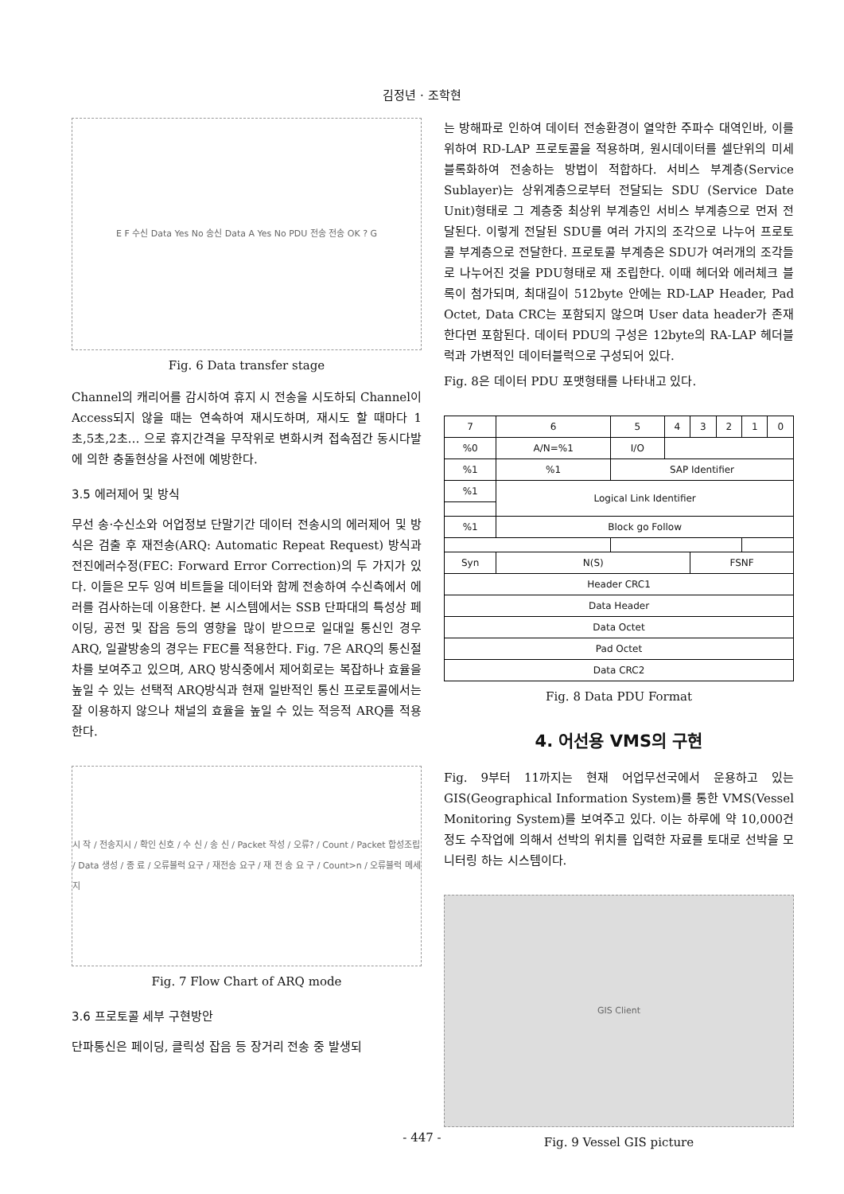김정년 · 조학현
E F 수신 Data Yes No 송신 Data A Yes No PDU 전송 전송 OK ? G
Fig. 6 Data transfer stage
Channel의 캐리어를 감시하여 휴지 시 전송을 시도하되 Channel이 Access되지 않을 때는 연속하여 재시도하며, 재시도 할 때마다 1초,5초,2초… 으로 휴지간격을 무작위로 변화시켜 접속점간 동시다발에 의한 충돌현상을 사전에 예방한다.
3.5 에러제어 및 방식
무선 송·수신소와 어업정보 단말기간 데이터 전송시의 에러제어 및 방식은 검출 후 재전송(ARQ: Automatic Repeat Request) 방식과 전진에러수정(FEC: Forward Error Correction)의 두 가지가 있다. 이들은 모두 잉여 비트들을 데이터와 함께 전송하여 수신측에서 에러를 검사하는데 이용한다. 본 시스템에서는 SSB 단파대의 특성상 페이딩, 공전 및 잡음 등의 영향을 많이 받으므로 일대일 통신인 경우 ARQ, 일괄방송의 경우는 FEC를 적용한다. Fig. 7은 ARQ의 통신절차를 보여주고 있으며, ARQ 방식중에서 제어회로는 복잡하나 효율을 높일 수 있는 선택적 ARQ방식과 현재 일반적인 통신 프로토콜에서는 잘 이용하지 않으나 채널의 효율을 높일 수 있는 적응적 ARQ를 적용한다.
시 작 / 전송지시 / 확인 신호 / 수 신 / 송 신 / Packet 작성 / 오류? / Count / Packet 합성조립 / Data 생성 / 종 료 / 오류블럭 요구 / 재전송 요구 / 재 전 송 요 구 / Count>n / 오류블럭 메세지
Fig. 7 Flow Chart of ARQ mode
3.6 프로토콜 세부 구현방안
단파통신은 페이딩, 클릭성 잡음 등 장거리 전송 중 발생되
는 방해파로 인하여 데이터 전송환경이 열악한 주파수 대역인바, 이를 위하여 RD-LAP 프로토콜을 적용하며, 원시데이터를 셀단위의 미세블록화하여 전송하는 방법이 적합하다. 서비스 부계층(Service Sublayer)는 상위계층으로부터 전달되는 SDU (Service Date Unit)형태로 그 계층중 최상위 부계층인 서비스 부계층으로 먼저 전달된다. 이렇게 전달된 SDU를 여러 가지의 조각으로 나누어 프로토콜 부계층으로 전달한다. 프로토콜 부계층은 SDU가 여러개의 조각들로 나누어진 것을 PDU형태로 재 조립한다. 이때 헤더와 에러체크 블록이 첨가되며, 최대길이 512byte 안에는 RD-LAP Header, Pad Octet, Data CRC는 포함되지 않으며 User data header가 존재한다면 포함된다. 데이터 PDU의 구성은 12byte의 RA-LAP 헤더블럭과 가변적인 데이터블럭으로 구성되어 있다.
Fig. 8은 데이터 PDU 포맷형태를 나타내고 있다.
| 7 | 6 | 5 | 4 | 3 | 2 | 1 | 0 |
| %0 | A/N=%1 | I/O | | | | | |
| %1 | %1 | SAP Identifier | | | | | |
| %1 | Logical Link Identifier | | | | | | |
| %1 | Block go Follow | | | | | | |
| Syn | N(S) | | | FSNF | | | |
| Header CRC1 | | | | | | | |
| Data Header | | | | | | | |
| Data Octet | | | | | | | |
| Pad Octet | | | | | | | |
| Data CRC2 | | | | | | | |
Fig. 8 Data PDU Format
4. 어선용 VMS의 구현
Fig. 9부터 11까지는 현재 어업무선국에서 운용하고 있는 GIS(Geographical Information System)를 통한 VMS(Vessel Monitoring System)를 보여주고 있다. 이는 하루에 약 10,000건 정도 수작업에 의해서 선박의 위치를 입력한 자료를 토대로 선박을 모니터링 하는 시스템이다.
GIS Client
Fig. 9 Vessel GIS picture
- 447 -